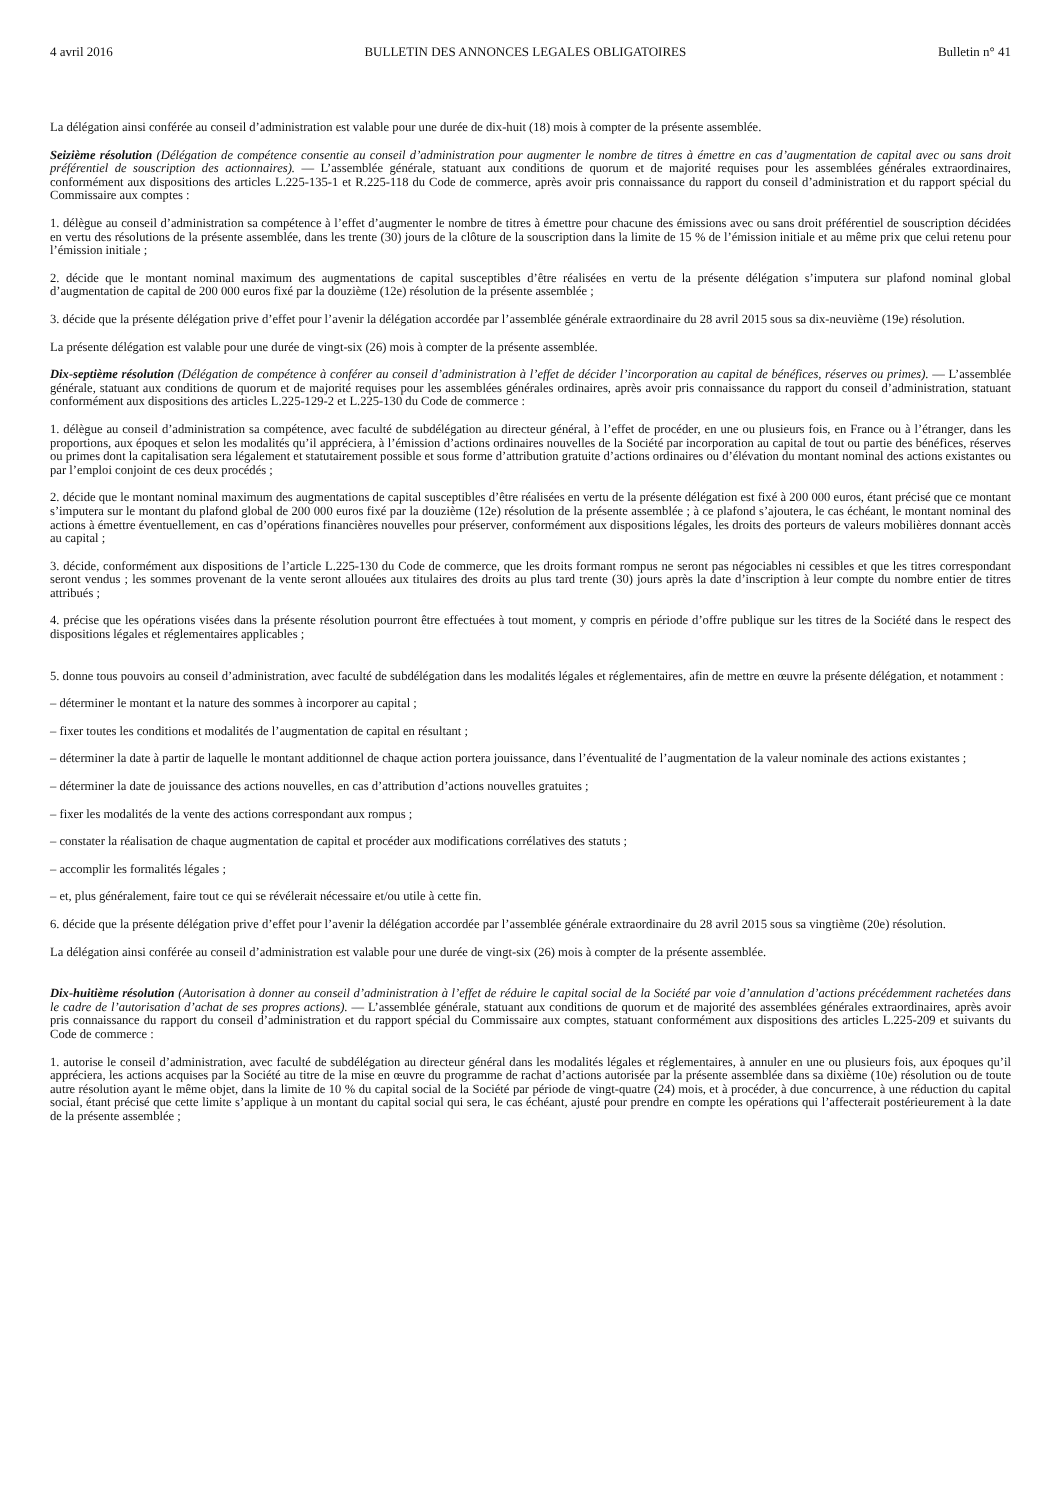4 avril 2016 BULLETIN DES ANNONCES LEGALES OBLIGATOIRES Bulletin n° 41
La délégation ainsi conférée au conseil d’administration est valable pour une durée de dix-huit (18) mois à compter de la présente assemblée.
Seizième résolution (Délégation de compétence consentie au conseil d’administration pour augmenter le nombre de titres à émettre en cas d’augmentation de capital avec ou sans droit préférentiel de souscription des actionnaires). — L’assemblée générale, statuant aux conditions de quorum et de majorité requises pour les assemblées générales extraordinaires, conformément aux dispositions des articles L.225-135-1 et R.225-118 du Code de commerce, après avoir pris connaissance du rapport du conseil d’administration et du rapport spécial du Commissaire aux comptes :
1. délègue au conseil d’administration sa compétence à l’effet d’augmenter le nombre de titres à émettre pour chacune des émissions avec ou sans droit préférentiel de souscription décidées en vertu des résolutions de la présente assemblée, dans les trente (30) jours de la clôture de la souscription dans la limite de 15 % de l’émission initiale et au même prix que celui retenu pour l’émission initiale ;
2. décide que le montant nominal maximum des augmentations de capital susceptibles d’être réalisées en vertu de la présente délégation s’imputera sur plafond nominal global d’augmentation de capital de 200 000 euros fixé par la douzième (12e) résolution de la présente assemblée ;
3. décide que la présente délégation prive d’effet pour l’avenir la délégation accordée par l’assemblée générale extraordinaire du 28 avril 2015 sous sa dix-neuvième (19e) résolution.
La présente délégation est valable pour une durée de vingt-six (26) mois à compter de la présente assemblée.
Dix-septième résolution (Délégation de compétence à conférer au conseil d’administration à l’effet de décider l’incorporation au capital de bénéfices, réserves ou primes). — L’assemblée générale, statuant aux conditions de quorum et de majorité requises pour les assemblées générales ordinaires, après avoir pris connaissance du rapport du conseil d’administration, statuant conformément aux dispositions des articles L.225-129-2 et L.225-130 du Code de commerce :
1. délègue au conseil d’administration sa compétence, avec faculté de subdélégation au directeur général, à l’effet de procéder, en une ou plusieurs fois, en France ou à l’étranger, dans les proportions, aux époques et selon les modalités qu’il appréciera, à l’émission d’actions ordinaires nouvelles de la Société par incorporation au capital de tout ou partie des bénéfices, réserves ou primes dont la capitalisation sera légalement et statutairement possible et sous forme d’attribution gratuite d’actions ordinaires ou d’élévation du montant nominal des actions existantes ou par l’emploi conjoint de ces deux procédés ;
2. décide que le montant nominal maximum des augmentations de capital susceptibles d’être réalisées en vertu de la présente délégation est fixé à 200 000 euros, étant précisé que ce montant s’imputera sur le montant du plafond global de 200 000 euros fixé par la douzième (12e) résolution de la présente assemblée ; à ce plafond s’ajoutera, le cas échéant, le montant nominal des actions à émettre éventuellement, en cas d’opérations financières nouvelles pour préserver, conformément aux dispositions légales, les droits des porteurs de valeurs mobilières donnant accès au capital ;
3. décide, conformément aux dispositions de l’article L.225-130 du Code de commerce, que les droits formant rompus ne seront pas négociables ni cessibles et que les titres correspondant seront vendus ; les sommes provenant de la vente seront allouées aux titulaires des droits au plus tard trente (30) jours après la date d’inscription à leur compte du nombre entier de titres attribués ;
4. précise que les opérations visées dans la présente résolution pourront être effectuées à tout moment, y compris en période d’offre publique sur les titres de la Société dans le respect des dispositions légales et réglementaires applicables ;
5. donne tous pouvoirs au conseil d’administration, avec faculté de subdélégation dans les modalités légales et réglementaires, afin de mettre en œuvre la présente délégation, et notamment :
– déterminer le montant et la nature des sommes à incorporer au capital ;
– fixer toutes les conditions et modalités de l’augmentation de capital en résultant ;
– déterminer la date à partir de laquelle le montant additionnel de chaque action portera jouissance, dans l’éventualité de l’augmentation de la valeur nominale des actions existantes ;
– déterminer la date de jouissance des actions nouvelles, en cas d’attribution d’actions nouvelles gratuites ;
– fixer les modalités de la vente des actions correspondant aux rompus ;
– constater la réalisation de chaque augmentation de capital et procéder aux modifications corrélatives des statuts ;
– accomplir les formalités légales ;
– et, plus généralement, faire tout ce qui se révélerait nécessaire et/ou utile à cette fin.
6. décide que la présente délégation prive d’effet pour l’avenir la délégation accordée par l’assemblée générale extraordinaire du 28 avril 2015 sous sa vingtième (20e) résolution.
La délégation ainsi conférée au conseil d’administration est valable pour une durée de vingt-six (26) mois à compter de la présente assemblée.
Dix-huitième résolution (Autorisation à donner au conseil d’administration à l’effet de réduire le capital social de la Société par voie d’annulation d’actions précédemment rachetées dans le cadre de l’autorisation d’achat de ses propres actions). — L’assemblée générale, statuant aux conditions de quorum et de majorité des assemblées générales extraordinaires, après avoir pris connaissance du rapport du conseil d’administration et du rapport spécial du Commissaire aux comptes, statuant conformément aux dispositions des articles L.225-209 et suivants du Code de commerce :
1. autorise le conseil d’administration, avec faculté de subdélégation au directeur général dans les modalités légales et réglementaires, à annuler en une ou plusieurs fois, aux époques qu’il appréciera, les actions acquises par la Société au titre de la mise en œuvre du programme de rachat d’actions autorisée par la présente assemblée dans sa dixième (10e) résolution ou de toute autre résolution ayant le même objet, dans la limite de 10 % du capital social de la Société par période de vingt-quatre (24) mois, et à procéder, à due concurrence, à une réduction du capital social, étant précisé que cette limite s’applique à un montant du capital social qui sera, le cas échéant, ajusté pour prendre en compte les opérations qui l’affecterait postérieurement à la date de la présente assemblée ;